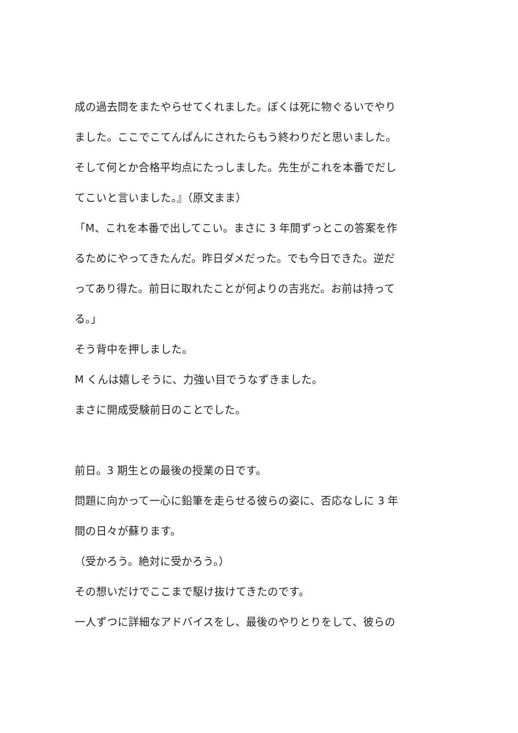成の過去問をまたやらせてくれました。ぼくは死に物ぐるいでやり
ました。ここでこてんぱんにされたらもう終わりだと思いました。
そして何とか合格平均点にたっしました。先生がこれを本番でだし
てこいと言いました。』（原文まま）
「M、これを本番で出してこい。まさに 3 年間ずっとこの答案を作
るためにやってきたんだ。昨日ダメだった。でも今日できた。逆だ
ってあり得た。前日に取れたことが何よりの吉兆だ。お前は持って
る。」
そう背中を押しました。
M くんは嬉しそうに、力強い目でうなずきました。
まさに開成受験前日のことでした。
前日。3 期生との最後の授業の日です。
問題に向かって一心に鉛筆を走らせる彼らの姿に、否応なしに 3 年
間の日々が蘇ります。
（受かろう。絶対に受かろう。）
その想いだけでここまで駆け抜けてきたのです。
一人ずつに詳細なアドバイスをし、最後のやりとりをして、彼らの